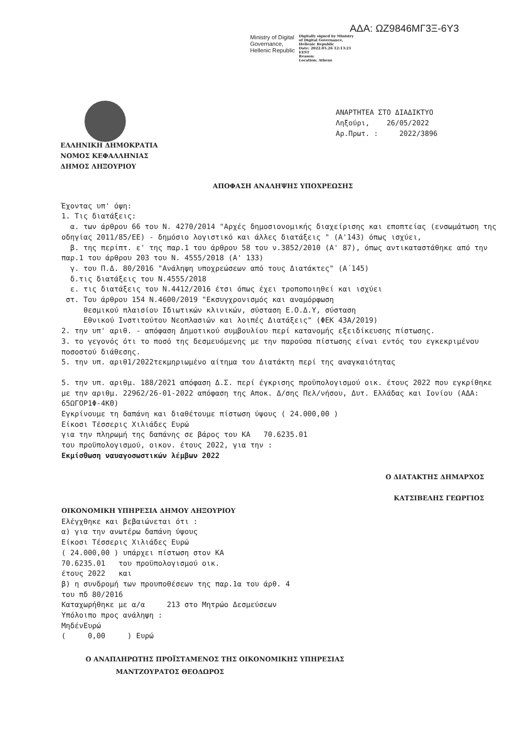ΑΔΑ: ΩΖ9846ΜΓ3Ξ-6Υ3
Ministry of Digital
Governance,
Hellenic Republic
Digitally signed by Ministry
of Digital Governance,
Hellenic Republic
Date: 2022.05.26 12:13:21
EEST
Reason:
Location: Athens
ΑΝΑΡΤΗΤΕΑ ΣΤΟ ΔΙΑΔΙΚΤΥΟ
Ληξούρι, 26/05/2022
Αρ.Πρωτ. : 2022/3896
ΕΛΛΗΝΙΚΗ ΔΗΜΟΚΡΑΤΙΑ
ΝΟΜΟΣ ΚΕΦΑΛΛΗΝΙΑΣ
ΔΗΜΟΣ ΛΗΞΟΥΡΙΟΥ
ΑΠΟΦΑΣΗ ΑΝΑΛΗΨΗΣ ΥΠΟΧΡΕΩΣΗΣ
Έχοντας υπ' όψη:
1. Τις διατάξεις:
α. των άρθρου 66 του Ν. 4270/2014 "Αρχές δημοσιονομικής διαχείρισης και εποπτείας (ενσωμάτωση της οδηγίας 2011/85/ΕΕ) - δημόσιο λογιστικό και άλλες διατάξεις " (Α'143) όπως ισχύει,
β. της περίπτ. ε' της παρ.1 του άρθρου 58 του ν.3852/2010 (Α' 87), όπως αντικαταστάθηκε από την παρ.1 του άρθρου 203 του Ν. 4555/2018 (Α' 133)
γ. του Π.Δ. 80/2016 "Ανάληψη υποχρεώσεων από τους Διατάκτες" (Α΄145)
δ.τις διατάξεις του Ν.4555/2018
ε. τις διατάξεις του Ν.4412/2016 έτσι όπως έχει τροποποιηθεί και ισχύει
στ. Του άρθρου 154 Ν.4600/2019 "Εκσυγχρονισμός και αναμόρφωση
θεσμικού πλαισίου Ιδιωτικών κλινικών, σύσταση Ε.Ο.Δ.Υ, σύσταση
Εθνικού Ινστιτούτου Νεοπλασιών και λοιπές Διατάξεις" (ΦΕΚ 43Α/2019)
2. την υπ' αριθ. - απόφαση Δημοτικού συμβουλίου περί κατανομής εξειδίκευσης πίστωσης.
3. το γεγονός ότι το ποσό της δεσμευόμενης με την παρούσα πίστωσης είναι εντός του εγκεκριμένου ποσοστού διάθεσης.
5. την υπ. αριθ1/2022τεκμηριωμένο αίτημα του Διατάκτη περί της αναγκαιότητας
5. την υπ. αριθμ. 188/2021 απόφαση Δ.Σ. περί έγκρισης προϋπολογισμού οικ. έτους 2022 που εγκρίθηκε με την αριθμ. 22962/26-01-2022 απόφαση της Αποκ. Δ/σης Πελ/νήσου, Δυτ. Ελλάδας και Ιονίου (ΑΔΑ: 65ΩΓΟΡ1Φ-4ΚΘ)
Εγκρίνουμε τη δαπάνη και διαθέτουμε πίστωση ύψους ( 24.000,00 )
Είκοσι Τέσσερις Χιλιάδες Ευρώ
για την πληρωμή της δαπάνης σε βάρος του ΚΑ 70.6235.01
του προϋπολογισμού, οικον. έτους 2022, για την :
Εκμίσθωση ναυαγοσωστικών λέμβων 2022
Ο ΔΙΑΤΑΚΤΗΣ ΔΗΜΑΡΧΟΣ
ΚΑΤΣΙΒΕΛΗΣ ΓΕΩΡΓΙΟΣ
ΟΙΚΟΝΟΜΙΚΗ ΥΠΗΡΕΣΙΑ ΔΗΜΟΥ ΛΗΞΟΥΡΙΟΥ
Ελέγχθηκε και βεβαιώνεται ότι :
α) για την ανωτέρω δαπάνη ύψους
Είκοσι Τέσσερις Χιλιάδες Ευρώ
( 24.000,00 ) υπάρχει πίστωση στον ΚΑ
70.6235.01 του προϋπολογισμού οικ.
έτους 2022 και
β) η συνδρομή των προυποθέσεων της παρ.1α του άρθ. 4
του πδ 80/2016
Καταχωρήθηκε με α/α 213 στο Μητρώο Δεσμεύσεων
Υπόλοιπο προς ανάληψη :
ΜηδένΕυρώ
( 0,00 ) Ευρώ
Ο ΑΝΑΠΛΗΡΩΤΗΣ ΠΡΟΪΣΤΑΜΕΝΟΣ ΤΗΣ ΟΙΚΟΝΟΜΙΚΗΣ ΥΠΗΡΕΣΙΑΣ
ΜΑΝΤΖΟΥΡΑΤΟΣ ΘΕΟΔΩΡΟΣ